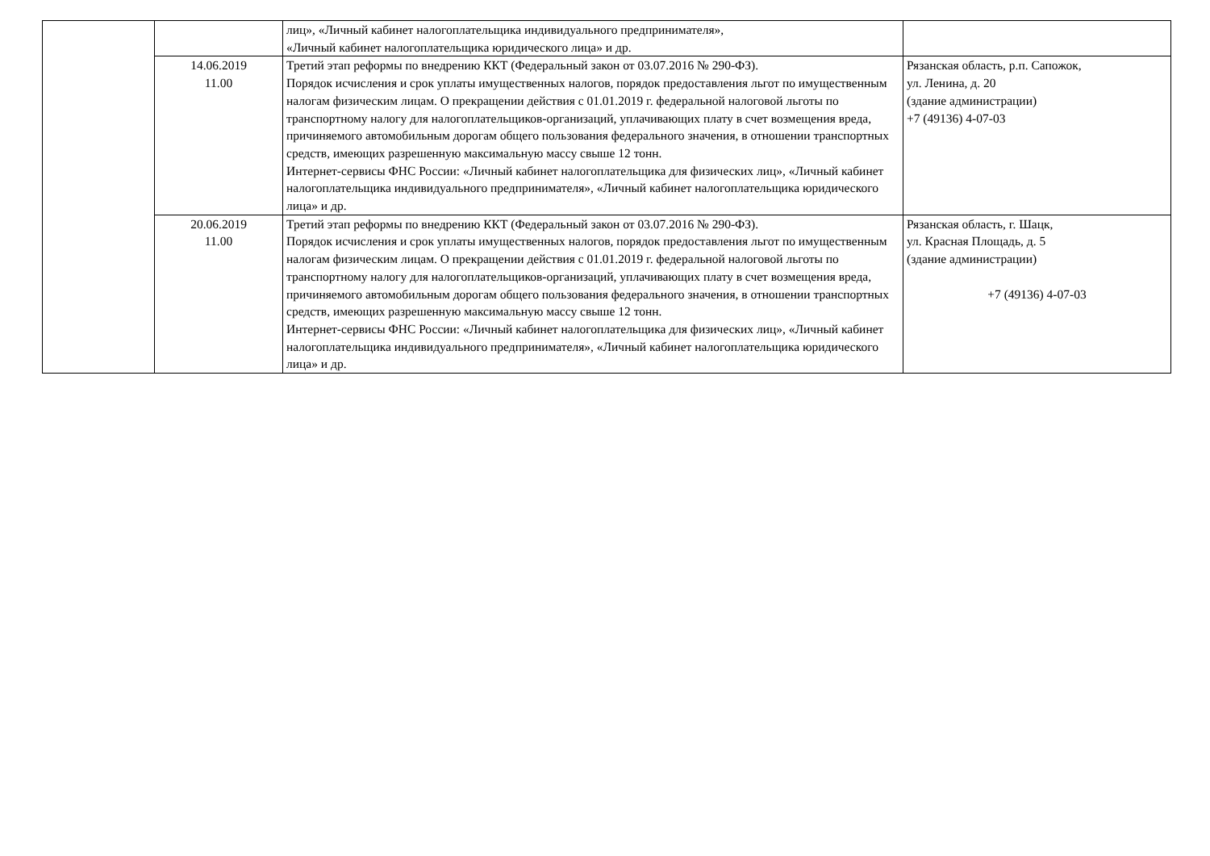| | | лиц», «Личный кабинет налогоплательщика индивидуального предпринимателя», «Личный кабинет налогоплательщика юридического лица» и др. | |
| | 14.06.2019 11.00 | Третий этап реформы по внедрению ККТ (Федеральный закон от 03.07.2016 № 290-ФЗ). Порядок исчисления и срок уплаты имущественных налогов, порядок предоставления льгот по имущественным налогам физическим лицам. О прекращении действия с 01.01.2019 г. федеральной налоговой льготы по транспортному налогу для налогоплательщиков-организаций, уплачивающих плату в счет возмещения вреда, причиняемого автомобильным дорогам общего пользования федерального значения, в отношении транспортных средств, имеющих разрешенную максимальную массу свыше 12 тонн. Интернет-сервисы ФНС России: «Личный кабинет налогоплательщика для физических лиц», «Личный кабинет налогоплательщика индивидуального предпринимателя», «Личный кабинет налогоплательщика юридического лица» и др. | Рязанская область, р.п. Сапожок, ул. Ленина, д. 20 (здание администрации) +7 (49136) 4-07-03 |
| | 20.06.2019 11.00 | Третий этап реформы по внедрению ККТ (Федеральный закон от 03.07.2016 № 290-ФЗ). Порядок исчисления и срок уплаты имущественных налогов, порядок предоставления льгот по имущественным налогам физическим лицам. О прекращении действия с 01.01.2019 г. федеральной налоговой льготы по транспортному налогу для налогоплательщиков-организаций, уплачивающих плату в счет возмещения вреда, причиняемого автомобильным дорогам общего пользования федерального значения, в отношении транспортных средств, имеющих разрешенную максимальную массу свыше 12 тонн. Интернет-сервисы ФНС России: «Личный кабинет налогоплательщика для физических лиц», «Личный кабинет налогоплательщика индивидуального предпринимателя», «Личный кабинет налогоплательщика юридического лица» и др. | Рязанская область, г. Шацк, ул. Красная Площадь, д. 5 (здание администрации) +7 (49136) 4-07-03 |